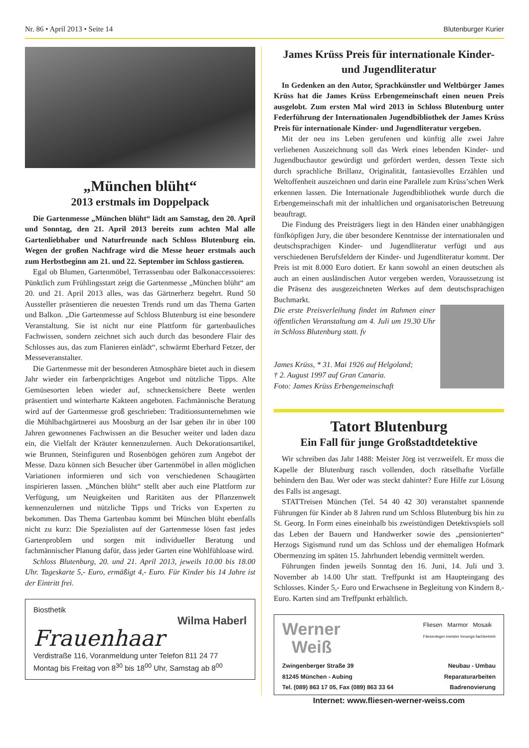Nr. 86 • April 2013 • Seite 14 Blutenburger Kurier
„München blüht“
2013 erstmals im Doppelpack
Die Gartenmesse „München blüht“ lädt am Samstag, den 20. April und Sonntag, den 21. April 2013 bereits zum achten Mal alle Gartenliebhaber und Naturfreunde nach Schloss Blutenburg ein. Wegen der großen Nachfrage wird die Messe heuer erstmals auch zum Herbstbeginn am 21. und 22. September im Schloss gastieren.
Egal ob Blumen, Gartenmöbel, Terrassenbau oder Balkonaccessoieres: Pünktlich zum Frühlingsstart zeigt die Gartenmesse „München blüht“ am 20. und 21. April 2013 alles, was das Gärtnerherz begehrt. Rund 50 Aussteller präsentieren die neuesten Trends rund um das Thema Garten und Balkon. „Die Gartenmesse auf Schloss Blutenburg ist eine besondere Veranstaltung. Sie ist nicht nur eine Plattform für gartenbauliches Fachwissen, sondern zeichnet sich auch durch das besondere Flair des Schlosses aus, das zum Flanieren einlädt“, schwärmt Eberhard Fetzer, der Messeveranstalter.
Die Gartenmesse mit der besonderen Atmosphäre bietet auch in diesem Jahr wieder ein farbenprächtiges Angebot und nützliche Tipps. Alte Gemüsesorten leben wieder auf, schneckensichere Beete werden präsentiert und winterharte Kakteen angeboten. Fachmännische Beratung wird auf der Gartenmesse groß geschrieben: Traditionsunternehmen wie die Mühlbachgärtnerei aus Moosburg an der Isar geben ihr in über 100 Jahren gewonnenes Fachwissen an die Besucher weiter und laden dazu ein, die Vielfalt der Kräuter kennenzulernen. Auch Dekorationsartikel, wie Brunnen, Steinfiguren und Rosenbögen gehören zum Angebot der Messe. Dazu können sich Besucher über Gartenmöbel in allen möglichen Variationen informieren und sich von verschiedenen Schaugärten inspirieren lassen. „München blüht“ stellt aber auch eine Plattform zur Verfügung, um Neuigkeiten und Raritäten aus der Pflanzenwelt kennenzulernen und nützliche Tipps und Tricks von Experten zu bekommen. Das Thema Gartenbau kommt bei München blüht ebenfalls nicht zu kurz: Die Spezialisten auf der Gartenmesse lösen fast jedes Gartenproblem und sorgen mit individueller Beratung und fachmännischer Planung dafür, dass jeder Garten eine Wohlfühloase wird.
Schloss Blutenburg, 20. und 21. April 2013, jeweils 10.00 bis 18.00 Uhr. Tageskarte 5,- Euro, ermäßigt 4,- Euro. Für Kinder bis 14 Jahre ist der Eintritt frei.
Biosthetik
Wilma Haberl
Frauenhaar
Verdistraße 116, Voranmeldung unter Telefon 811 24 77
Montag bis Freitag von 8<sup>30</sup> bis 18<sup>00</sup> Uhr, Samstag ab 8<sup>00</sup>
James Krüss Preis für internationale Kinder- und Jugendliteratur
In Gedenken an den Autor, Sprachkünstler und Weltbürger James Krüss hat die James Krüss Erbengemeinschaft einen neuen Preis ausgelobt. Zum ersten Mal wird 2013 in Schloss Blutenburg unter Federführung der Internationalen Jugendbibliothek der James Krüss Preis für internationale Kinder- und Jugendliteratur vergeben.
Mit der neu ins Leben gerufenen und künftig alle zwei Jahre verliehenen Auszeichnung soll das Werk eines lebenden Kinder- und Jugendbuchautor gewürdigt und gefördert werden, dessen Texte sich durch sprachliche Brillanz, Originalität, fantasievolles Erzählen und Weltoffenheit auszeichnen und darin eine Parallele zum Krüss’schen Werk erkennen lassen. Die Internationale Jugendbibliothek wurde durch die Erbengemeinschaft mit der inhaltlichen und organisatorischen Betreuung beauftragt.
Die Findung des Preisträgers liegt in den Händen einer unabhängigen fünfköpfigen Jury, die über besondere Kenntnisse der internationalen und deutschsprachigen Kinder- und Jugendliteratur verfügt und aus verschiedenen Berufsfeldern der Kinder- und Jugendliteratur kommt. Der Preis ist mit 8.000 Euro dotiert. Er kann sowohl an einen deutschen als auch an einen ausländischen Autor vergeben werden, Voraussetzung ist die Präsenz des ausgezeichneten Werkes auf dem deutschsprachigen Buchmarkt.
Die erste Preisverleihung findet im Rahmen einer öffentlichen Veranstaltung am 4. Juli um 19.30 Uhr in Schloss Blutenburg statt. fv
James Krüss, * 31. Mai 1926 auf Helgoland;
† 2. August 1997 auf Gran Canaria.
Foto: James Krüss Erbengemeinschaft
Tatort Blutenburg
Ein Fall für junge Großstadtdetektive
Wir schreiben das Jahr 1488: Meister Jörg ist verzweifelt. Er muss die Kapelle der Blutenburg rasch vollenden, doch rätselhafte Vorfälle behindern den Bau. Wer oder was steckt dahinter? Eure Hilfe zur Lösung des Falls ist angesagt.
STATTreisen München (Tel. 54 40 42 30) veranstaltet spannende Führungen für Kinder ab 8 Jahren rund um Schloss Blutenburg bis hin zu St. Georg. In Form eines eineinhalb bis zweistündigen Detektivspiels soll das Leben der Bauern und Handwerker sowie des „pensionierten“ Herzogs Sigismund rund um das Schloss und der ehemaligen Hofmark Obermenzing im späten 15. Jahrhundert lebendig vermittelt werden.
Führungen finden jeweils Sonntag den 16. Juni, 14. Juli und 3. November ab 14.00 Uhr statt. Treffpunkt ist am Haupteingang des Schlosses. Kinder 5,- Euro und Erwachsene in Begleitung von Kindern 8,- Euro. Karten sind am Treffpunkt erhältlich.
Werner
Weiß
Fliesen Marmor Mosaik
Fliesenleger-meister Innungs-fachbetrieb
Zwingenberger Straße 39
81245 München - Aubing
Tel. (089) 863 17 05, Fax (089) 863 33 64
Neubau - Umbau
Reparaturarbeiten
Badrenovierung
Internet: www.fliesen-werner-weiss.com